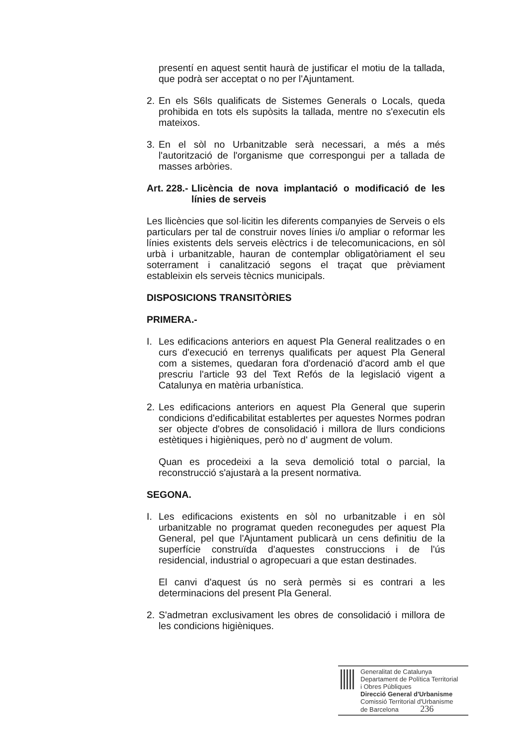presentí en aquest sentit haurà de justificar el motiu de la tallada, que podrà ser acceptat o no per l'Ajuntament.
2. En els S6ls qualificats de Sistemes Generals o Locals, queda prohibida en tots els supòsits la tallada, mentre no s'executin els mateixos.
3. En el sòl no Urbanitzable serà necessari, a més a més l'autorització de l'organisme que correspongui per a tallada de masses arbòries.
Art. 228.- Llicència de nova implantació o modificació de les línies de serveis
Les llicències que sol·licitin les diferents companyies de Serveis o els particulars per tal de construir noves línies i/o ampliar o reformar les línies existents dels serveis elèctrics i de telecomunicacions, en sòl urbà i urbanitzable, hauran de contemplar obligatòriament el seu soterrament i canalització segons el traçat que prèviament estableixin els serveis tècnics municipals.
DISPOSICIONS TRANSITÒRIES
PRIMERA.-
I. Les edificacions anteriors en aquest Pla General realitzades o en curs d'execució en terrenys qualificats per aquest Pla General com a sistemes, quedaran fora d'ordenació d'acord amb el que prescriu l'article 93 del Text Refós de la legislació vigent a Catalunya en matèria urbanística.
2. Les edificacions anteriors en aquest Pla General que superin condicions d'edificabilitat establertes per aquestes Normes podran ser objecte d'obres de consolidació i millora de llurs condicions estètiques i higièniques, però no d' augment de volum.
Quan es procedeixi a la seva demolició total o parcial, la reconstrucció s'ajustarà a la present normativa.
SEGONA.
I. Les edificacions existents en sòl no urbanitzable i en sòl urbanitzable no programat queden reconegudes per aquest Pla General, pel que l'Ajuntament publicarà un cens definitiu de la superfície construïda d'aquestes construccions i de l'ús residencial, industrial o agropecuari a que estan destinades.
El canvi d'aquest ús no serà permès si es contrari a les determinacions del present Pla General.
2. S'admetran exclusivament les obres de consolidació i millora de les condicions higièniques.
Generalitat de Catalunya
Departament de Política Territorial
i Obres Públiques
Direcció General d'Urbanisme
Comissió Territorial d'Urbanisme
de Barcelona 236